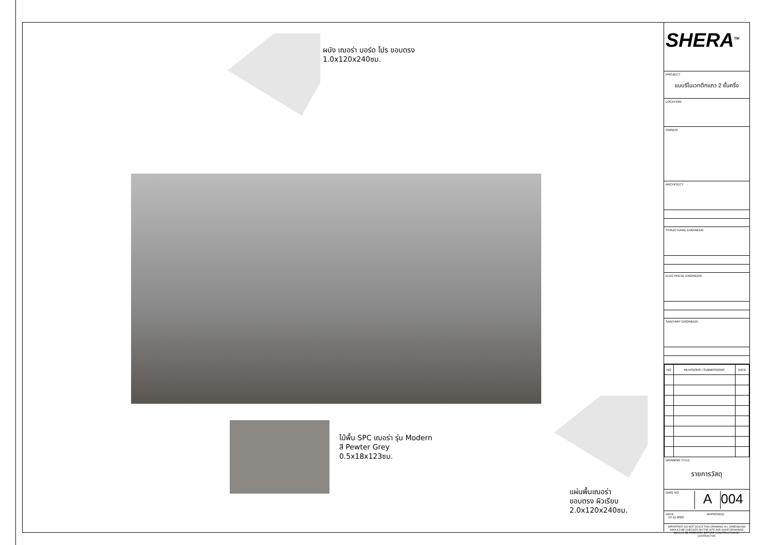ผนัง เฌอร่า บอร์ด โปร ขอบตรง
1.0x120x240ซม.
ไม้พื้น SPC เฌอร่า รุ่น Modern
สี Pewter Grey
0.5x18x123ซม.
แผ่นพื้นเฌอร่า
ขอบตรง ผิวเรียบ
2.0x120x240ซม.
SHERA<sup>TM</sup>
PROJECT:
แบบรีโนเวทตึกแถว 2 ชั้นครึ่ง
LOCATION:
OWNER:
ARCHITECT:
STRUCTURAL ENGINEER:
ELECTRICAL ENGINEER:
SANITARY ENGINEER:
| NO | REVISIONS / SUBMISSIONS | DATE |
| --- | --- | --- |
DRAWING TITLE:
รายการวัสดุ
DWG NO: A 004
DATE:
13-11-2022 APPROVED:
IMPORTANT: DO NOT SCALE THIS DRAWING. ALL DIMENSIONS SHOULD BE CHECKED ON THE SITE AND SHOP DRAWINGS SHOULD BE PREPARED BEFORE CONSTRUCTION BY CONTRACTOR.